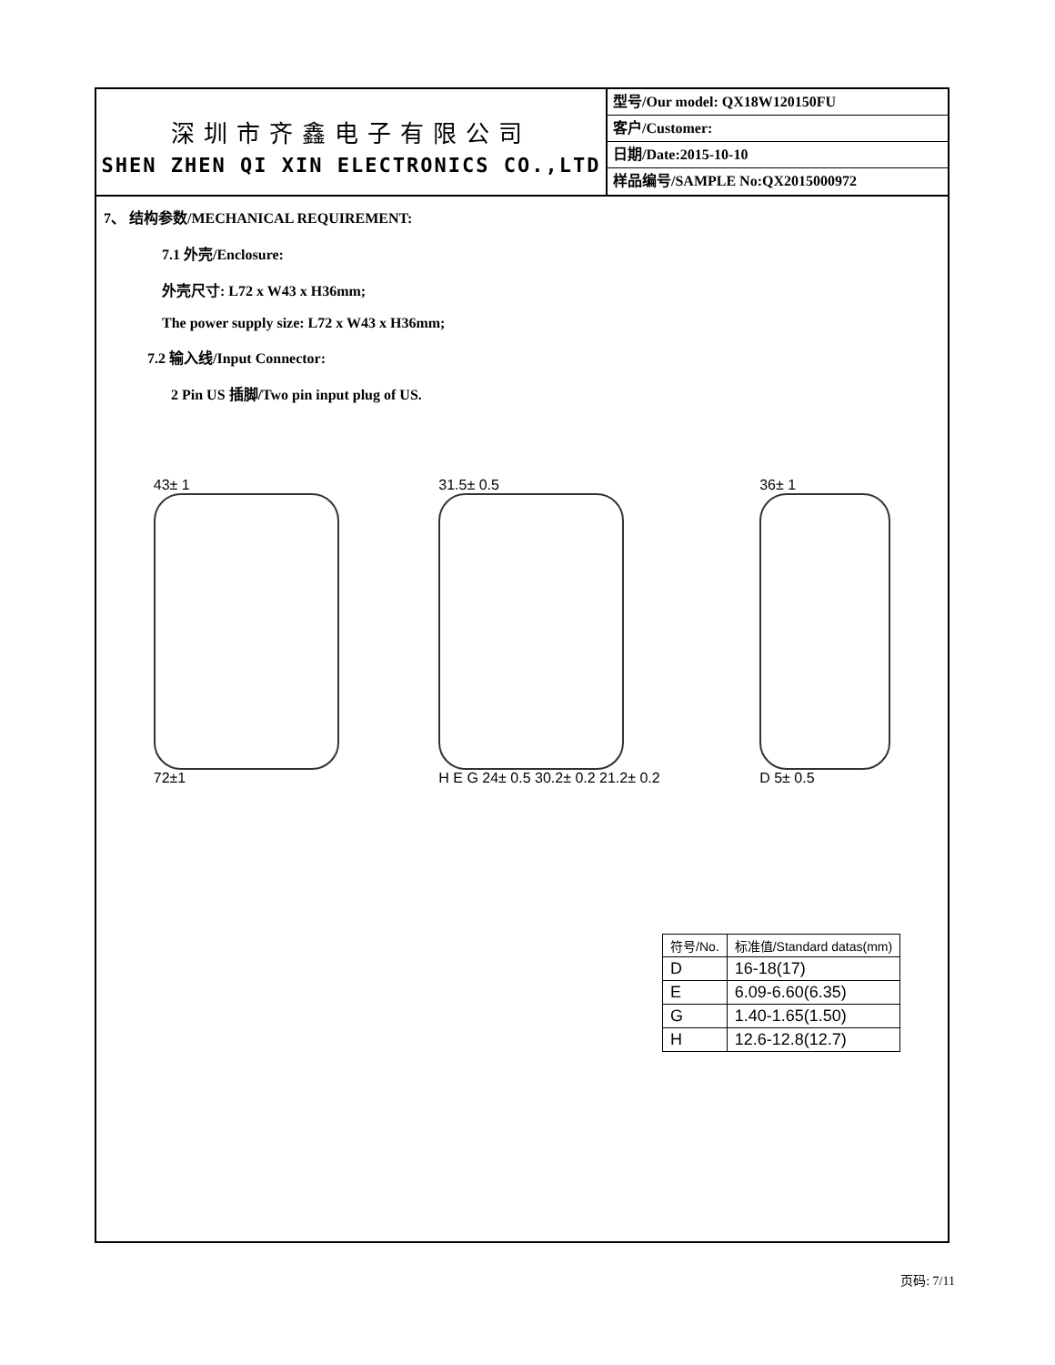深圳市齐鑫电子有限公司
SHEN ZHEN QI XIN ELECTRONICS CO.,LTD
型号/Our model: QX18W120150FU
客户/Customer:
日期/Date:2015-10-10
样品编号/SAMPLE No:QX2015000972
7、 结构参数/MECHANICAL REQUIREMENT:
7.1 外壳/Enclosure:
外壳尺寸: L72 x W43 x H36mm;
The power supply size: L72 x W43 x H36mm;
7.2 输入线/Input Connector:
2 Pin US 插脚/Two pin input plug of US.
43± 1
72±1
31.5± 0.5
H E G 24± 0.5 30.2± 0.2 21.2± 0.2
36± 1
D 5± 0.5
| 符号/No. | 标准值/Standard datas(mm) |
| --- | --- |
| D | 16-18(17) |
| E | 6.09-6.60(6.35) |
| G | 1.40-1.65(1.50) |
| H | 12.6-12.8(12.7) |
页码: 7/11